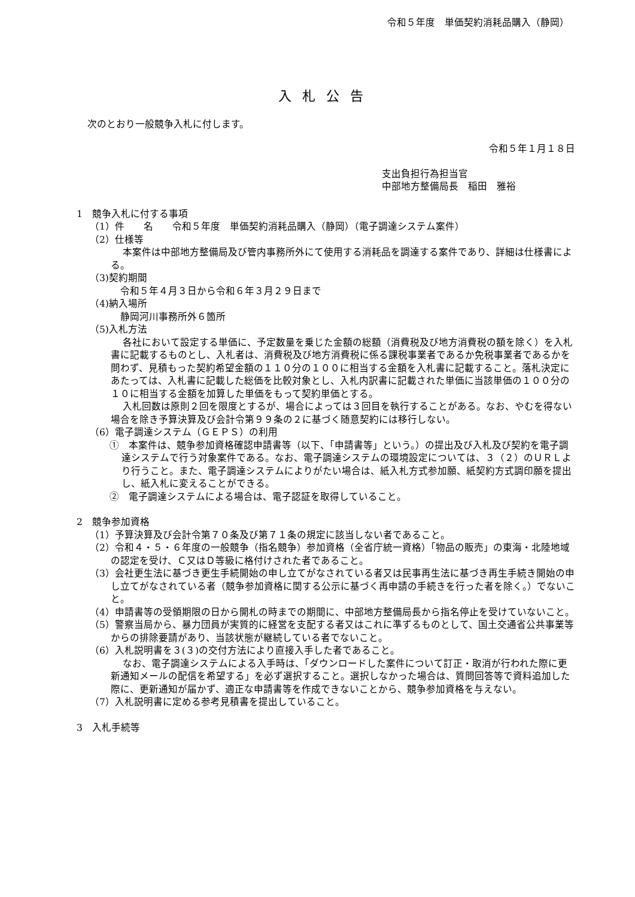令和５年度　単価契約消耗品購入（静岡）
入札公告
次のとおり一般競争入札に付します。
令和５年１月１８日
支出負担行為担当官
中部地方整備局長　稲田　雅裕
1　競争入札に付する事項
（1）件　　名　　令和５年度　単価契約消耗品購入（静岡）（電子調達システム案件）
（2）仕様等
本案件は中部地方整備局及び管内事務所外にて使用する消耗品を調達する案件であり、詳細は仕様書による。
（3)契約期間
　令和５年４月３日から令和６年３月２９日まで
（4)納入場所
　静岡河川事務所外６箇所
（5)入札方法
各社において設定する単価に、予定数量を乗じた金額の総額（消費税及び地方消費税の額を除く）を入札書に記載するものとし、入札者は、消費税及び地方消費税に係る課税事業者であるか免税事業者であるかを問わず、見積もった契約希望金額の１１０分の１００に相当する金額を入札書に記載すること。落札決定にあたっては、入札書に記載した総価を比較対象とし、入札内訳書に記載された単価に当該単価の１００分の１０に相当する金額を加算した単価をもって契約単価とする。
入札回数は原則２回を限度とするが、場合によっては３回目を執行することがある。なお、やむを得ない場合を除き予算決算及び会計令第９９条の２に基づく随意契約には移行しない。
（6）電子調達システム（ＧＥＰＳ）の利用
①　本案件は、競争参加資格確認申請書等（以下、「申請書等」という。）の提出及び入札及び契約を電子調達システムで行う対象案件である。なお、電子調達システムの環境設定については、３（２）のＵＲＬより行うこと。また、電子調達システムによりがたい場合は、紙入札方式参加願、紙契約方式調印願を提出し、紙入札に変えることができる。
②　電子調達システムによる場合は、電子認証を取得していること。
2　競争参加資格
（1）予算決算及び会計令第７０条及び第７１条の規定に該当しない者であること。
（2）令和４・５・６年度の一般競争（指名競争）参加資格（全省庁統一資格）「物品の販売」の東海・北陸地域の認定を受け、Ｃ又はＤ等級に格付けされた者であること。
（3）会社更生法に基づき更生手続開始の申し立てがなされている者又は民事再生法に基づき再生手続き開始の申し立てがなされている者（競争参加資格に関する公示に基づく再申請の手続きを行った者を除く。）でないこと。
（4）申請書等の受領期限の日から開札の時までの期間に、中部地方整備局長から指名停止を受けていないこと。
（5）警察当局から、暴力団員が実質的に経営を支配する者又はこれに準ずるものとして、国土交通省公共事業等からの排除要請があり、当該状態が継続している者でないこと。
（6）入札説明書を３(３)の交付方法により直接入手した者であること。
なお、電子調達システムによる入手時は、「ダウンロードした案件について訂正・取消が行われた際に更新通知メールの配信を希望する」を必ず選択すること。選択しなかった場合は、質問回答等で資料追加した際に、更新通知が届かず、適正な申請書等を作成できないことから、競争参加資格を与えない。
（7）入札説明書に定める参考見積書を提出していること。
3　入札手続等